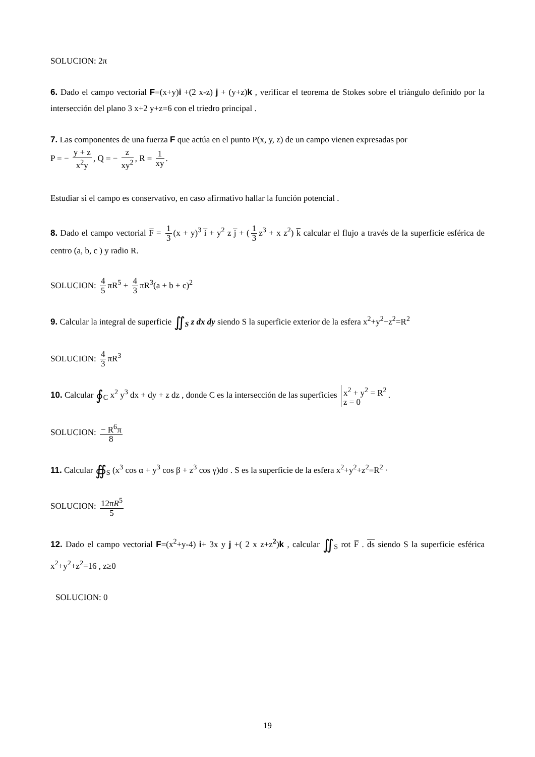SOLUCION: 2π
6. Dado el campo vectorial F=(x+y)i +(2 x-z) j + (y+z)k , verificar el teorema de Stokes sobre el triángulo definido por la intersección del plano 3 x+2 y+z=6 con el triedro principal .
7. Las componentes de una fuerza F que actúa en el punto P(x, y, z) de un campo vienen expresadas por
P = − y + z x<sup>2</sup>y, Q = − z xy<sup>2</sup>, R = 1 xy.
Estudiar si el campo es conservativo, en caso afirmativo hallar la función potencial .
8. Dado el campo vectorial F̅ = 1 3 (x + y)<sup>3</sup> i̅ + y<sup>2</sup> z j̅ + (1 3 z<sup>3</sup> + x z<sup>2</sup>) k̅ calcular el flujo a través de la superficie esférica de centro (a, b, c ) y radio R.
SOLUCION: 4 5 πR<sup>5</sup> + 4 3 πR<sup>3</sup>(a + b + c)<sup>2</sup>
9. Calcular la integral de superficie ∬<sub>S</sub> z dx dy siendo S la superficie exterior de la esfera x<sup>2</sup>+y<sup>2</sup>+z<sup>2</sup>=R<sup>2</sup>
SOLUCION: 4 3 πR<sup>3</sup>
10. Calcular ∮<sub>C</sub> x<sup>2</sup> y<sup>3</sup> dx + dy + z dz , donde C es la intersección de las superficies x<sup>2</sup> + y<sup>2</sup> = R<sup>2</sup> z = 0.
SOLUCION: − R<sup>6</sup>π 8
11. Calcular ∯<sub>S</sub> (x<sup>3</sup> cos α + y<sup>3</sup> cos β + z<sup>3</sup> cos γ)dσ . S es la superficie de la esfera x<sup>2</sup>+y<sup>2</sup>+z<sup>2</sup>=R<sup>2</sup> ·
SOLUCION: 12πR<sup>5</sup> 5
12. Dado el campo vectorial F=(x<sup>2</sup>+y-4) i+ 3x y j +( 2 x z+z<sup>2</sup>)k , calcular ∬<sub>S</sub> rot F̅ . ds siendo S la superficie esférica x<sup>2</sup>+y<sup>2</sup>+z<sup>2</sup>=16 , z≥0
SOLUCION: 0
19